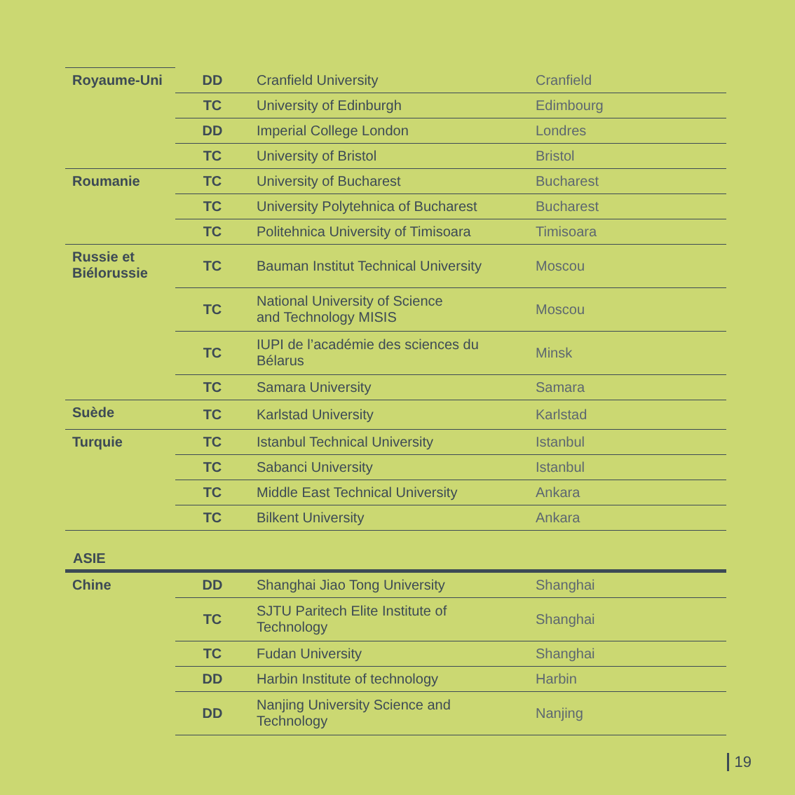| Royaume-Uni | DD | Cranfield University | Cranfield |
| | TC | University of Edinburgh | Edimbourg |
| | DD | Imperial College London | Londres |
| | TC | University of Bristol | Bristol |
| Roumanie | TC | University of Bucharest | Bucharest |
| | TC | University Polytehnica of Bucharest | Bucharest |
| | TC | Politehnica University of Timisoara | Timisoara |
| Russie et Biélorussie | TC | Bauman Institut Technical University | Moscou |
| | TC | National University of Science and Technology MISIS | Moscou |
| | TC | IUPI de l’académie des sciences du Bélarus | Minsk |
| | TC | Samara University | Samara |
| Suède | TC | Karlstad University | Karlstad |
| Turquie | TC | Istanbul Technical University | Istanbul |
| | TC | Sabanci University | Istanbul |
| | TC | Middle East Technical University | Ankara |
| | TC | Bilkent University | Ankara |
ASIE
| Chine | DD | Shanghai Jiao Tong University | Shanghai |
| | TC | SJTU Paritech Elite Institute of Technology | Shanghai |
| | TC | Fudan University | Shanghai |
| | DD | Harbin Institute of technology | Harbin |
| | DD | Nanjing University Science and Technology | Nanjing |
19